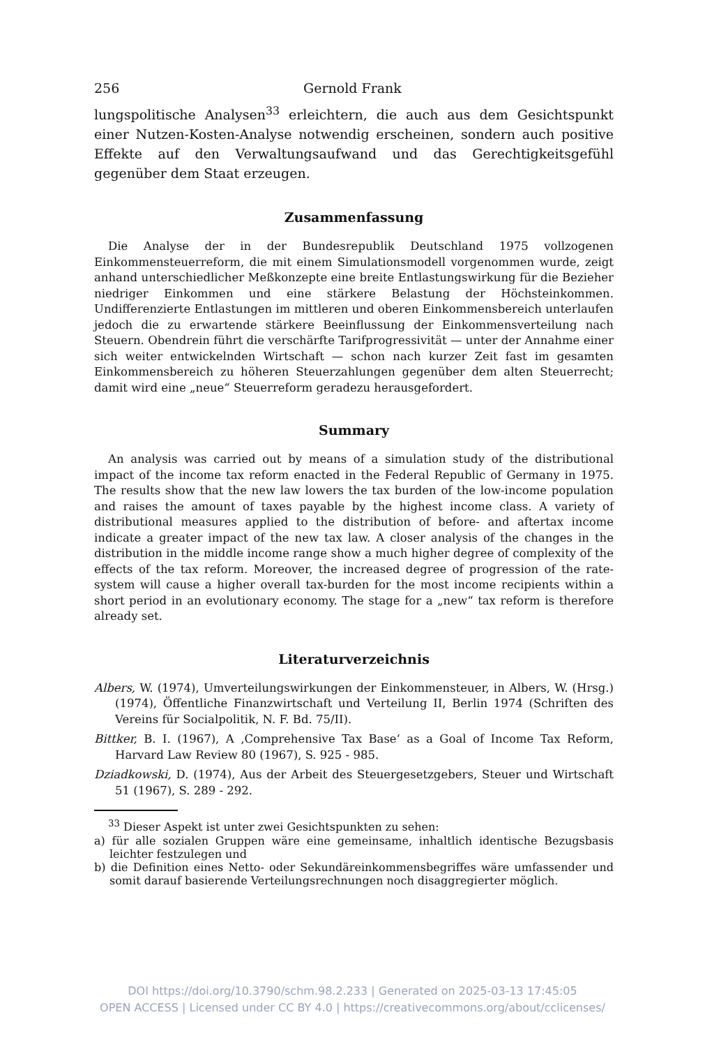256 Gernold Frank
lungspolitische Analysen<sup>33</sup> erleichtern, die auch aus dem Gesichtspunkt einer Nutzen-Kosten-Analyse notwendig erscheinen, sondern auch positive Effekte auf den Verwaltungsaufwand und das Gerechtigkeitsgefühl gegenüber dem Staat erzeugen.
Zusammenfassung
Die Analyse der in der Bundesrepublik Deutschland 1975 vollzogenen Einkommensteuerreform, die mit einem Simulationsmodell vorgenommen wurde, zeigt anhand unterschiedlicher Meßkonzepte eine breite Entlastungswirkung für die Bezieher niedriger Einkommen und eine stärkere Belastung der Höchsteinkommen. Undifferenzierte Entlastungen im mittleren und oberen Einkommensbereich unterlaufen jedoch die zu erwartende stärkere Beeinflussung der Einkommensverteilung nach Steuern. Obendrein führt die verschärfte Tarifprogressivität — unter der Annahme einer sich weiter entwickelnden Wirtschaft — schon nach kurzer Zeit fast im gesamten Einkommensbereich zu höheren Steuerzahlungen gegenüber dem alten Steuerrecht; damit wird eine „neue“ Steuerreform geradezu herausgefordert.
Summary
An analysis was carried out by means of a simulation study of the distributional impact of the income tax reform enacted in the Federal Republic of Germany in 1975. The results show that the new law lowers the tax burden of the low-income population and raises the amount of taxes payable by the highest income class. A variety of distributional measures applied to the distribution of before- and aftertax income indicate a greater impact of the new tax law. A closer analysis of the changes in the distribution in the middle income range show a much higher degree of complexity of the effects of the tax reform. Moreover, the increased degree of progression of the rate-system will cause a higher overall tax-burden for the most income recipients within a short period in an evolutionary economy. The stage for a „new“ tax reform is therefore already set.
Literaturverzeichnis
Albers, W. (1974), Umverteilungswirkungen der Einkommensteuer, in Albers, W. (Hrsg.) (1974), Öffentliche Finanzwirtschaft und Verteilung II, Berlin 1974 (Schriften des Vereins für Socialpolitik, N. F. Bd. 75/II).
Bittker, B. I. (1967), A ‚Comprehensive Tax Base‘ as a Goal of Income Tax Reform, Harvard Law Review 80 (1967), S. 925 - 985.
Dziadkowski, D. (1974), Aus der Arbeit des Steuergesetzgebers, Steuer und Wirtschaft 51 (1967), S. 289 - 292.
<sup>33</sup> Dieser Aspekt ist unter zwei Gesichtspunkten zu sehen:
a) für alle sozialen Gruppen wäre eine gemeinsame, inhaltlich identische Bezugsbasis leichter festzulegen und
b) die Definition eines Netto- oder Sekundäreinkommensbegriffes wäre umfassender und somit darauf basierende Verteilungsrechnungen noch disaggregierter möglich.
DOI https://doi.org/10.3790/schm.98.2.233 | Generated on 2025-03-13 17:45:05
OPEN ACCESS | Licensed under CC BY 4.0 | https://creativecommons.org/about/cclicenses/